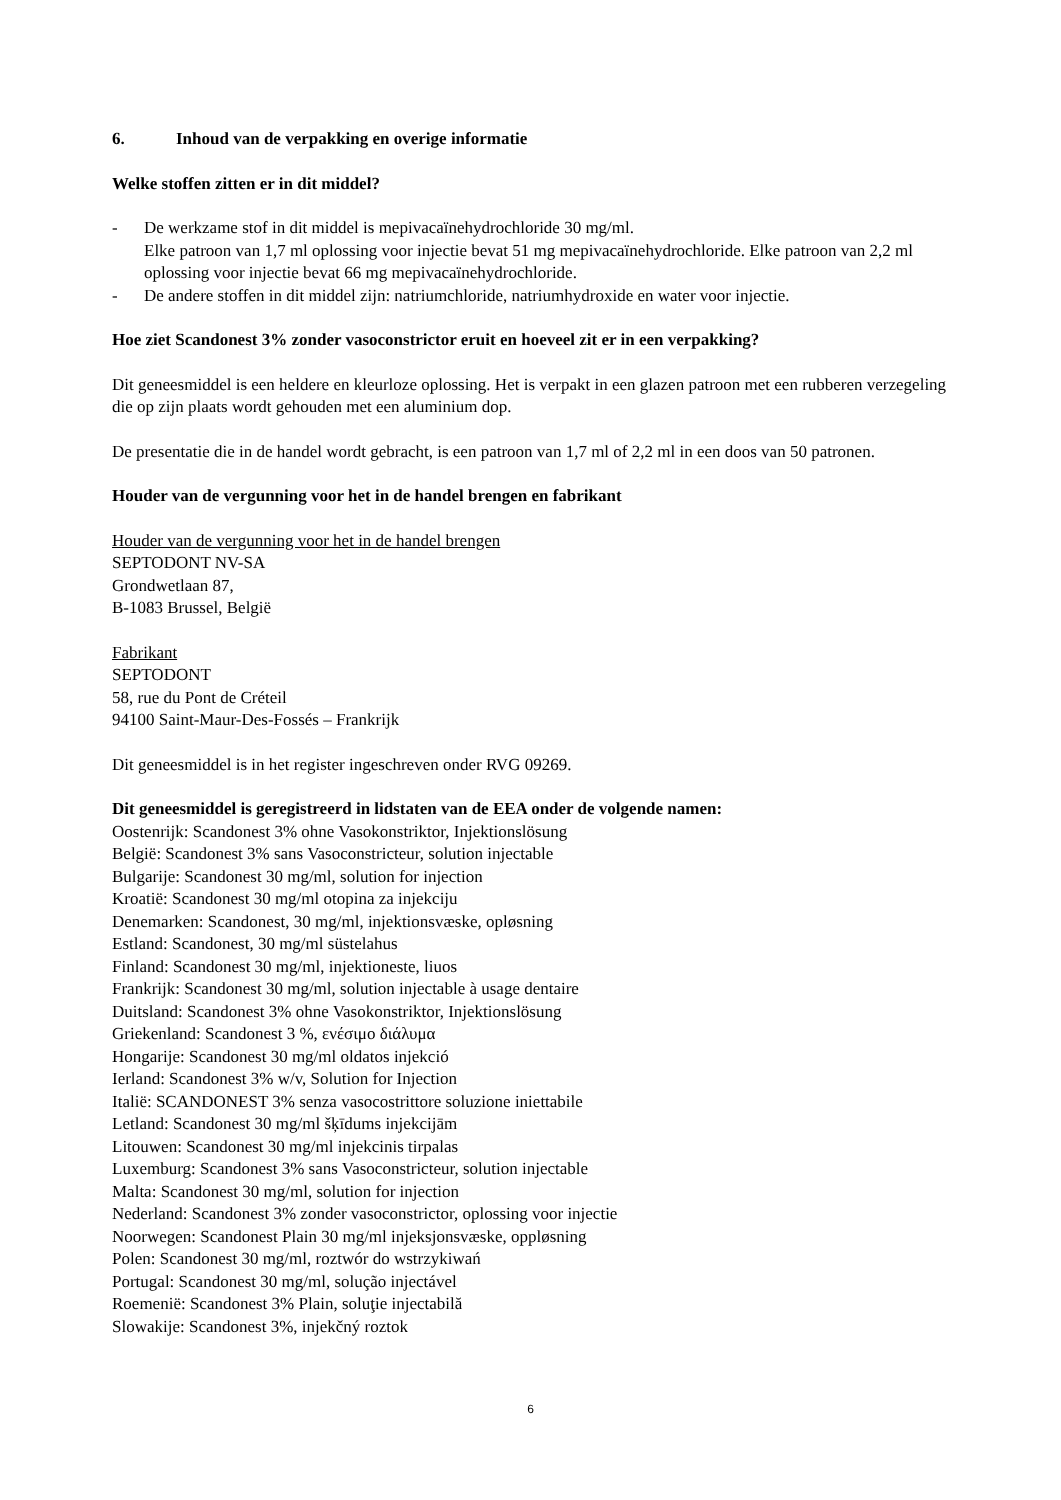6. Inhoud van de verpakking en overige informatie
Welke stoffen zitten er in dit middel?
- De werkzame stof in dit middel is mepivacaïnehydrochloride 30 mg/ml.
Elke patroon van 1,7 ml oplossing voor injectie bevat 51 mg mepivacaïnehydrochloride. Elke patroon van 2,2 ml oplossing voor injectie bevat 66 mg mepivacaïnehydrochloride.
- De andere stoffen in dit middel zijn: natriumchloride, natriumhydroxide en water voor injectie.
Hoe ziet Scandonest 3% zonder vasoconstrictor eruit en hoeveel zit er in een verpakking?
Dit geneesmiddel is een heldere en kleurloze oplossing. Het is verpakt in een glazen patroon met een rubberen verzegeling die op zijn plaats wordt gehouden met een aluminium dop.
De presentatie die in de handel wordt gebracht, is een patroon van 1,7 ml of 2,2 ml in een doos van 50 patronen.
Houder van de vergunning voor het in de handel brengen en fabrikant
Houder van de vergunning voor het in de handel brengen
SEPTODONT NV-SA
Grondwetlaan 87,
B-1083 Brussel, België
Fabrikant
SEPTODONT
58, rue du Pont de Créteil
94100 Saint-Maur-Des-Fossés – Frankrijk
Dit geneesmiddel is in het register ingeschreven onder RVG 09269.
Dit geneesmiddel is geregistreerd in lidstaten van de EEA onder de volgende namen:
Oostenrijk: Scandonest 3% ohne Vasokonstriktor, Injektionslösung
België: Scandonest 3% sans Vasoconstricteur, solution injectable
Bulgarije: Scandonest 30 mg/ml, solution for injection
Kroatië: Scandonest 30 mg/ml otopina za injekciju
Denemarken: Scandonest, 30 mg/ml, injektionsvæske, opløsning
Estland: Scandonest, 30 mg/ml süstelahus
Finland: Scandonest 30 mg/ml, injektioneste, liuos
Frankrijk: Scandonest 30 mg/ml, solution injectable à usage dentaire
Duitsland: Scandonest 3% ohne Vasokonstriktor, Injektionslösung
Griekenland: Scandonest 3 %, ενέσιμο διάλυμα
Hongarije: Scandonest 30 mg/ml oldatos injekció
Ierland: Scandonest 3% w/v, Solution for Injection
Italië: SCANDONEST 3% senza vasocostrittore soluzione iniettabile
Letland: Scandonest 30 mg/ml šķīdums injekcijām
Litouwen: Scandonest 30 mg/ml injekcinis tirpalas
Luxemburg: Scandonest 3% sans Vasoconstricteur, solution injectable
Malta: Scandonest 30 mg/ml, solution for injection
Nederland: Scandonest 3% zonder vasoconstrictor, oplossing voor injectie
Noorwegen: Scandonest Plain 30 mg/ml injeksjonsvæske, oppløsning
Polen: Scandonest 30 mg/ml, roztwór do wstrzykiwań
Portugal: Scandonest 30 mg/ml, solução injectável
Roemenië: Scandonest 3% Plain, soluţie injectabilă
Slowakije: Scandonest 3%, injekčný roztok
6